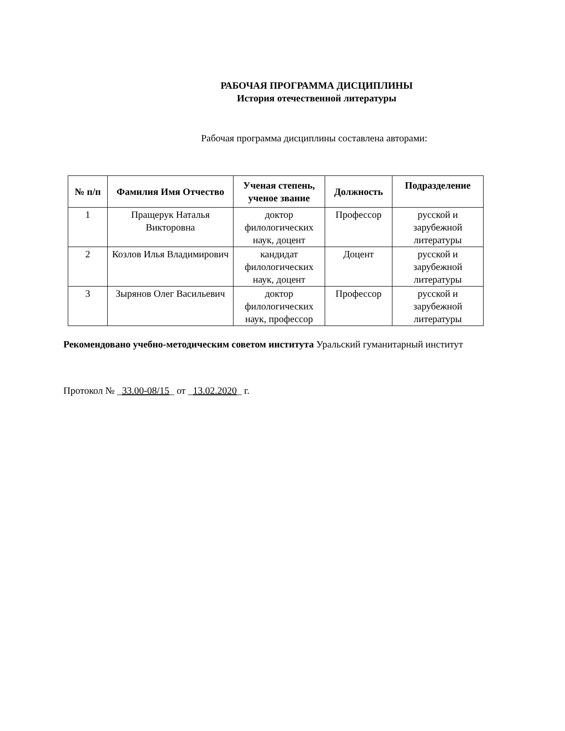РАБОЧАЯ ПРОГРАММА ДИСЦИПЛИНЫ
История отечественной литературы
Рабочая программа дисциплины составлена авторами:
| № п/п | Фамилия Имя Отчество | Ученая степень, ученое звание | Должность | Подразделение |
| --- | --- | --- | --- | --- |
| 1 | Пращерук Наталья Викторовна | доктор филологических наук, доцент | Профессор | русской и зарубежной литературы |
| 2 | Козлов Илья Владимирович | кандидат филологических наук, доцент | Доцент | русской и зарубежной литературы |
| 3 | Зырянов Олег Васильевич | доктор филологических наук, профессор | Профессор | русской и зарубежной литературы |
Рекомендовано учебно-методическим советом института Уральский гуманитарный институт
Протокол № _33.00-08/15_ от _13.02.2020_ г.